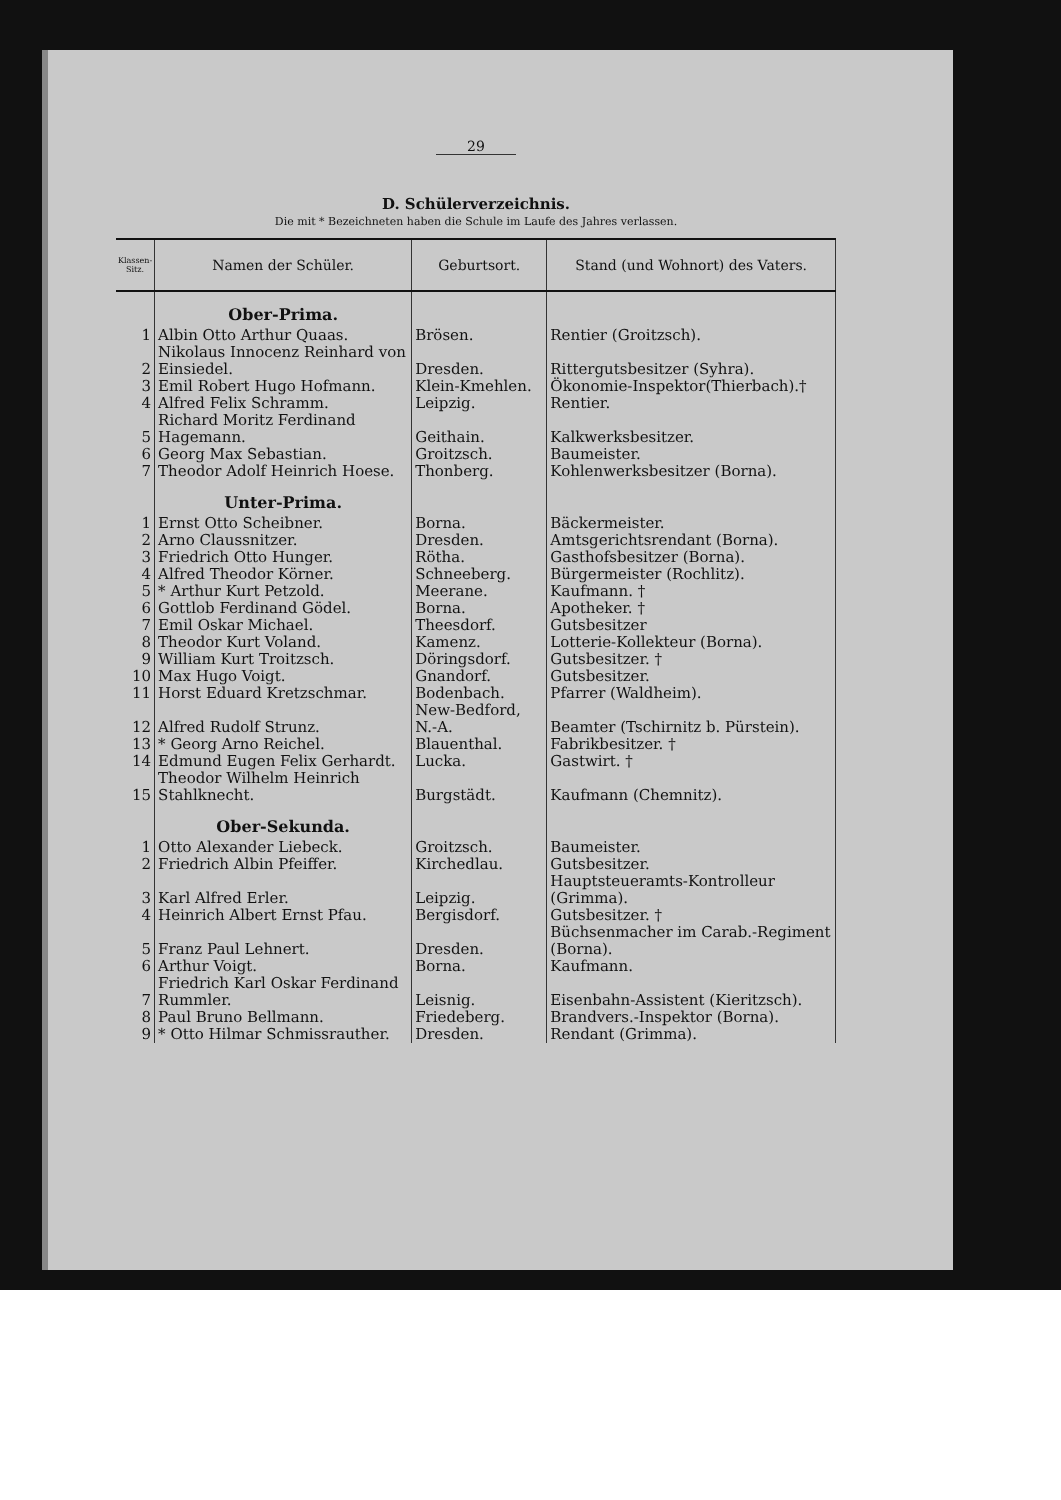29
D. Schülerverzeichnis.
Die mit * Bezeichneten haben die Schule im Laufe des Jahres verlassen.
| Klassen-Sitz. | Namen der Schüler. | Geburtsort. | Stand (und Wohnort) des Vaters. |
| --- | --- | --- | --- |
| | Ober-Prima. | | |
| 1 | Albin Otto Arthur Quaas. | Brösen. | Rentier (Groitzsch). |
| 2 | Nikolaus Innocenz Reinhard von Einsiedel. | Dresden. | Rittergutsbesitzer (Syhra). |
| 3 | Emil Robert Hugo Hofmann. | Klein-Kmehlen. | Ökonomie-Inspektor(Thierbach).† |
| 4 | Alfred Felix Schramm. | Leipzig. | Rentier. |
| 5 | Richard Moritz Ferdinand Hagemann. | Geithain. | Kalkwerksbesitzer. |
| 6 | Georg Max Sebastian. | Groitzsch. | Baumeister. |
| 7 | Theodor Adolf Heinrich Hoese. | Thonberg. | Kohlenwerksbesitzer (Borna). |
| | Unter-Prima. | | |
| 1 | Ernst Otto Scheibner. | Borna. | Bäckermeister. |
| 2 | Arno Claussnitzer. | Dresden. | Amtsgerichtsrendant (Borna). |
| 3 | Friedrich Otto Hunger. | Rötha. | Gasthofsbesitzer (Borna). |
| 4 | Alfred Theodor Körner. | Schneeberg. | Bürgermeister (Rochlitz). |
| 5 | * Arthur Kurt Petzold. | Meerane. | Kaufmann. † |
| 6 | Gottlob Ferdinand Gödel. | Borna. | Apotheker. † |
| 7 | Emil Oskar Michael. | Theesdorf. | Gutsbesitzer |
| 8 | Theodor Kurt Voland. | Kamenz. | Lotterie-Kollekteur (Borna). |
| 9 | William Kurt Troitzsch. | Döringsdorf. | Gutsbesitzer. † |
| 10 | Max Hugo Voigt. | Gnandorf. | Gutsbesitzer. |
| 11 | Horst Eduard Kretzschmar. | Bodenbach. | Pfarrer (Waldheim). |
| 12 | Alfred Rudolf Strunz. | New-Bedford, N.-A. | Beamter (Tschirnitz b. Pürstein). |
| 13 | * Georg Arno Reichel. | Blauenthal. | Fabrikbesitzer. † |
| 14 | Edmund Eugen Felix Gerhardt. | Lucka. | Gastwirt. † |
| 15 | Theodor Wilhelm Heinrich Stahlknecht. | Burgstädt. | Kaufmann (Chemnitz). |
| | Ober-Sekunda. | | |
| 1 | Otto Alexander Liebeck. | Groitzsch. | Baumeister. |
| 2 | Friedrich Albin Pfeiffer. | Kirchedlau. | Gutsbesitzer. |
| 3 | Karl Alfred Erler. | Leipzig. | Hauptsteueramts-Kontrolleur (Grimma). |
| 4 | Heinrich Albert Ernst Pfau. | Bergisdorf. | Gutsbesitzer. † |
| 5 | Franz Paul Lehnert. | Dresden. | Büchsenmacher im Carab.-Regiment (Borna). |
| 6 | Arthur Voigt. | Borna. | Kaufmann. |
| 7 | Friedrich Karl Oskar Ferdinand Rummler. | Leisnig. | Eisenbahn-Assistent (Kieritzsch). |
| 8 | Paul Bruno Bellmann. | Friedeberg. | Brandvers.-Inspektor (Borna). |
| 9 | * Otto Hilmar Schmissrauther. | Dresden. | Rendant (Grimma). |